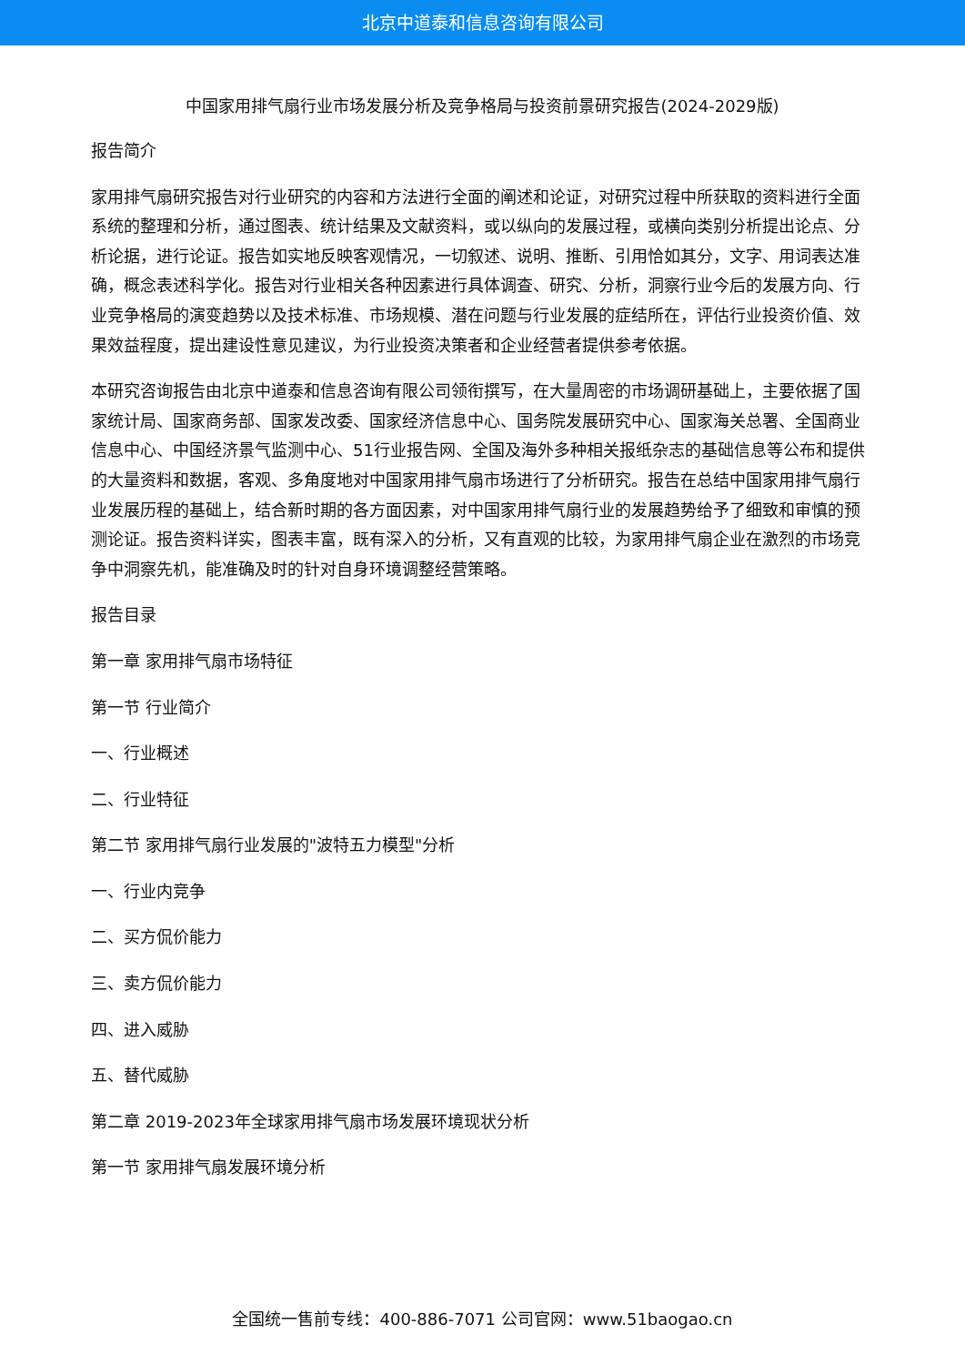北京中道泰和信息咨询有限公司
中国家用排气扇行业市场发展分析及竞争格局与投资前景研究报告(2024-2029版)
报告简介
家用排气扇研究报告对行业研究的内容和方法进行全面的阐述和论证，对研究过程中所获取的资料进行全面系统的整理和分析，通过图表、统计结果及文献资料，或以纵向的发展过程，或横向类别分析提出论点、分析论据，进行论证。报告如实地反映客观情况，一切叙述、说明、推断、引用恰如其分，文字、用词表达准确，概念表述科学化。报告对行业相关各种因素进行具体调查、研究、分析，洞察行业今后的发展方向、行业竞争格局的演变趋势以及技术标准、市场规模、潜在问题与行业发展的症结所在，评估行业投资价值、效果效益程度，提出建设性意见建议，为行业投资决策者和企业经营者提供参考依据。
本研究咨询报告由北京中道泰和信息咨询有限公司领衔撰写，在大量周密的市场调研基础上，主要依据了国家统计局、国家商务部、国家发改委、国家经济信息中心、国务院发展研究中心、国家海关总署、全国商业信息中心、中国经济景气监测中心、51行业报告网、全国及海外多种相关报纸杂志的基础信息等公布和提供的大量资料和数据，客观、多角度地对中国家用排气扇市场进行了分析研究。报告在总结中国家用排气扇行业发展历程的基础上，结合新时期的各方面因素，对中国家用排气扇行业的发展趋势给予了细致和审慎的预测论证。报告资料详实，图表丰富，既有深入的分析，又有直观的比较，为家用排气扇企业在激烈的市场竞争中洞察先机，能准确及时的针对自身环境调整经营策略。
报告目录
第一章 家用排气扇市场特征
第一节 行业简介
一、行业概述
二、行业特征
第二节 家用排气扇行业发展的"波特五力模型"分析
一、行业内竞争
二、买方侃价能力
三、卖方侃价能力
四、进入威胁
五、替代威胁
第二章 2019-2023年全球家用排气扇市场发展环境现状分析
第一节 家用排气扇发展环境分析
全国统一售前专线：400-886-7071 公司官网：www.51baogao.cn